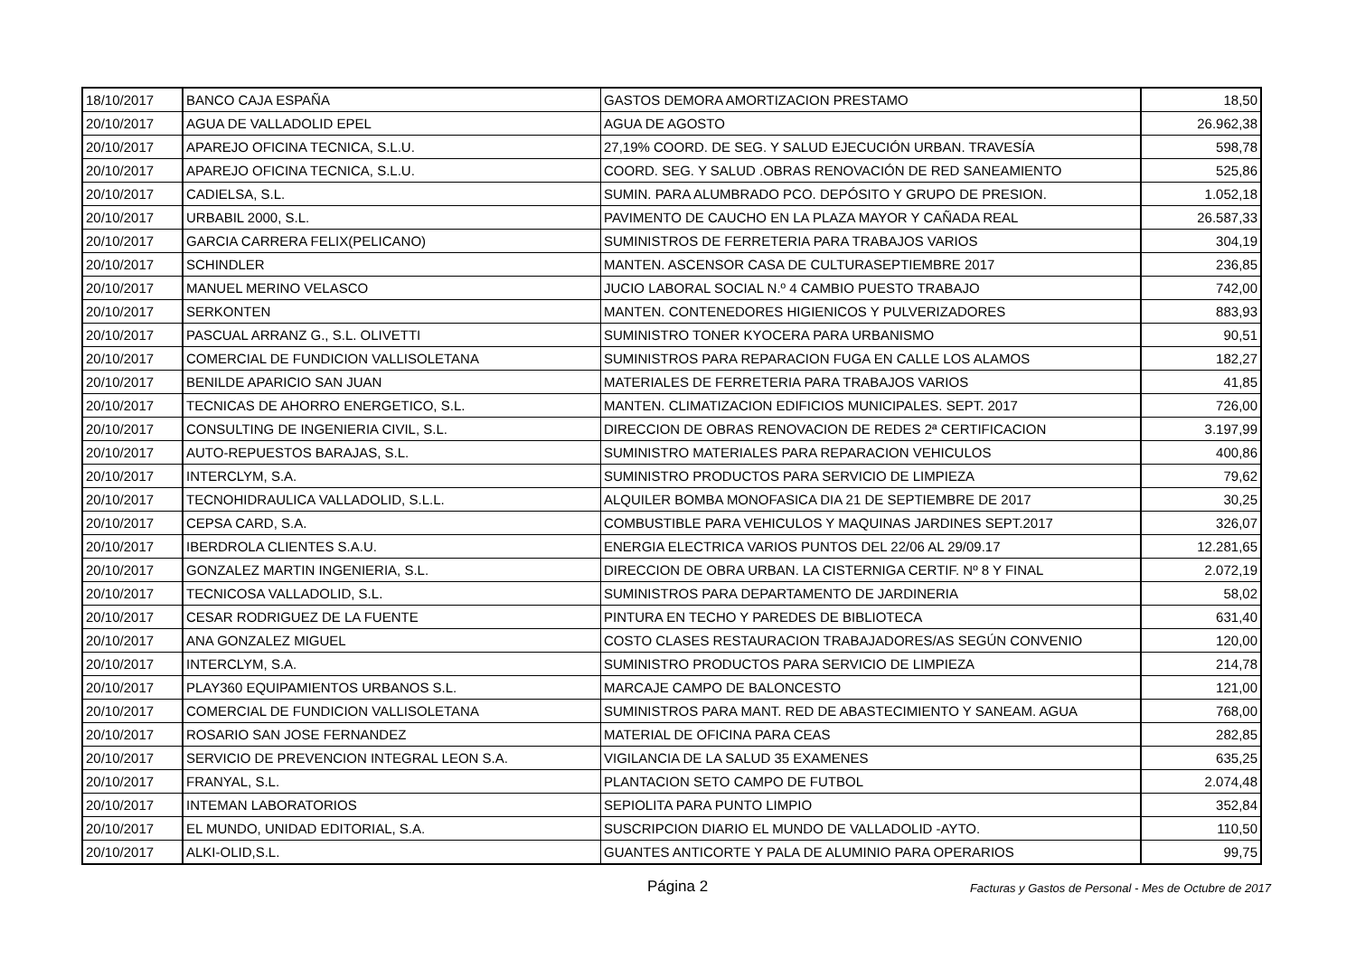| 18/10/2017 | BANCO CAJA ESPAÑA | GASTOS DEMORA AMORTIZACION PRESTAMO | 18,50 |
| 20/10/2017 | AGUA DE VALLADOLID EPEL | AGUA DE AGOSTO | 26.962,38 |
| 20/10/2017 | APAREJO OFICINA TECNICA, S.L.U. | 27,19% COORD. DE SEG. Y SALUD EJECUCIÓN URBAN. TRAVESÍA | 598,78 |
| 20/10/2017 | APAREJO OFICINA TECNICA, S.L.U. | COORD. SEG. Y SALUD .OBRAS RENOVACIÓN DE RED SANEAMIENTO | 525,86 |
| 20/10/2017 | CADIELSA, S.L. | SUMIN. PARA ALUMBRADO PCO. DEPÓSITO Y GRUPO DE PRESION. | 1.052,18 |
| 20/10/2017 | URBABIL 2000, S.L. | PAVIMENTO DE CAUCHO EN LA PLAZA MAYOR Y CAÑADA REAL | 26.587,33 |
| 20/10/2017 | GARCIA CARRERA FELIX(PELICANO) | SUMINISTROS DE FERRETERIA PARA TRABAJOS VARIOS | 304,19 |
| 20/10/2017 | SCHINDLER | MANTEN. ASCENSOR CASA DE CULTURASEPTIEMBRE 2017 | 236,85 |
| 20/10/2017 | MANUEL MERINO VELASCO | JUCIO LABORAL SOCIAL N.º 4 CAMBIO PUESTO TRABAJO | 742,00 |
| 20/10/2017 | SERKONTEN | MANTEN. CONTENEDORES HIGIENICOS Y PULVERIZADORES | 883,93 |
| 20/10/2017 | PASCUAL ARRANZ G., S.L. OLIVETTI | SUMINISTRO TONER KYOCERA PARA URBANISMO | 90,51 |
| 20/10/2017 | COMERCIAL DE FUNDICION VALLISOLETANA | SUMINISTROS PARA REPARACION FUGA EN CALLE LOS ALAMOS | 182,27 |
| 20/10/2017 | BENILDE APARICIO SAN JUAN | MATERIALES DE FERRETERIA PARA TRABAJOS VARIOS | 41,85 |
| 20/10/2017 | TECNICAS DE AHORRO ENERGETICO, S.L. | MANTEN. CLIMATIZACION EDIFICIOS MUNICIPALES. SEPT. 2017 | 726,00 |
| 20/10/2017 | CONSULTING DE INGENIERIA CIVIL, S.L. | DIRECCION DE OBRAS RENOVACION DE REDES 2ª CERTIFICACION | 3.197,99 |
| 20/10/2017 | AUTO-REPUESTOS BARAJAS, S.L. | SUMINISTRO MATERIALES PARA REPARACION VEHICULOS | 400,86 |
| 20/10/2017 | INTERCLYM, S.A. | SUMINISTRO PRODUCTOS PARA SERVICIO DE LIMPIEZA | 79,62 |
| 20/10/2017 | TECNOHIDRAULICA VALLADOLID, S.L.L. | ALQUILER BOMBA MONOFASICA DIA 21 DE SEPTIEMBRE DE 2017 | 30,25 |
| 20/10/2017 | CEPSA CARD, S.A. | COMBUSTIBLE PARA VEHICULOS Y MAQUINAS JARDINES SEPT.2017 | 326,07 |
| 20/10/2017 | IBERDROLA CLIENTES S.A.U. | ENERGIA ELECTRICA VARIOS PUNTOS DEL 22/06 AL 29/09.17 | 12.281,65 |
| 20/10/2017 | GONZALEZ MARTIN INGENIERIA, S.L. | DIRECCION DE OBRA URBAN. LA CISTERNIGA CERTIF. Nº 8 Y FINAL | 2.072,19 |
| 20/10/2017 | TECNICOSA VALLADOLID, S.L. | SUMINISTROS PARA DEPARTAMENTO DE JARDINERIA | 58,02 |
| 20/10/2017 | CESAR RODRIGUEZ DE LA FUENTE | PINTURA EN TECHO Y PAREDES DE BIBLIOTECA | 631,40 |
| 20/10/2017 | ANA GONZALEZ MIGUEL | COSTO CLASES RESTAURACION TRABAJADORES/AS SEGÚN CONVENIO | 120,00 |
| 20/10/2017 | INTERCLYM, S.A. | SUMINISTRO PRODUCTOS PARA SERVICIO DE LIMPIEZA | 214,78 |
| 20/10/2017 | PLAY360 EQUIPAMIENTOS URBANOS S.L. | MARCAJE CAMPO DE BALONCESTO | 121,00 |
| 20/10/2017 | COMERCIAL DE FUNDICION VALLISOLETANA | SUMINISTROS PARA MANT. RED DE ABASTECIMIENTO Y SANEAM. AGUA | 768,00 |
| 20/10/2017 | ROSARIO SAN JOSE FERNANDEZ | MATERIAL DE OFICINA PARA CEAS | 282,85 |
| 20/10/2017 | SERVICIO DE PREVENCION INTEGRAL LEON S.A. | VIGILANCIA DE LA SALUD 35 EXAMENES | 635,25 |
| 20/10/2017 | FRANYAL, S.L. | PLANTACION SETO CAMPO DE FUTBOL | 2.074,48 |
| 20/10/2017 | INTEMAN LABORATORIOS | SEPIOLITA PARA PUNTO LIMPIO | 352,84 |
| 20/10/2017 | EL MUNDO, UNIDAD EDITORIAL, S.A. | SUSCRIPCION DIARIO EL MUNDO DE VALLADOLID -AYTO. | 110,50 |
| 20/10/2017 | ALKI-OLID,S.L. | GUANTES ANTICORTE Y PALA DE ALUMINIO PARA OPERARIOS | 99,75 |
Página 2 Facturas y Gastos de Personal - Mes de Octubre de 2017